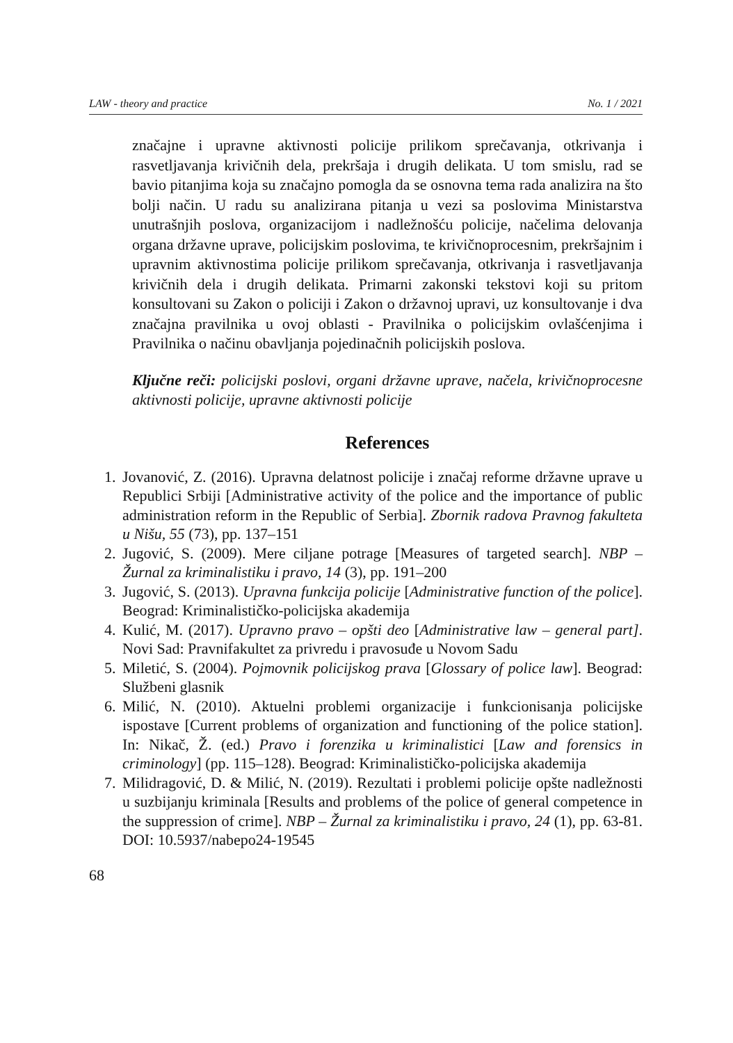LAW - theory and practice No. 1 / 2021
značajne i upravne aktivnosti policije prilikom sprečavanja, otkrivanja i rasvetljavanja krivičnih dela, prekršaja i drugih delikata. U tom smislu, rad se bavio pitanjima koja su značajno pomogla da se osnovna tema rada analizira na što bolji način. U radu su analizirana pitanja u vezi sa poslovima Ministarstva unutrašnjih poslova, organizacijom i nadležnošću policije, načelima delovanja organa državne uprave, policijskim poslovima, te krivičnoprocesnim, prekršajnim i upravnim aktivnostima policije prilikom sprečavanja, otkrivanja i rasvetljavanja krivičnih dela i drugih delikata. Primarni zakonski tekstovi koji su pritom konsultovani su Zakon o policiji i Zakon o državnoj upravi, uz konsultovanje i dva značajna pravilnika u ovoj oblasti - Pravilnika o policijskim ovlašćenjima i Pravilnika o načinu obavljanja pojedinačnih policijskih poslova.
Ključne reči: policijski poslovi, organi državne uprave, načela, krivičnoprocesne aktivnosti policije, upravne aktivnosti policije
References
1. Jovanović, Z. (2016). Upravna delatnost policije i značaj reforme državne uprave u Republici Srbiji [Administrative activity of the police and the importance of public administration reform in the Republic of Serbia]. Zbornik radova Pravnog fakulteta u Nišu, 55 (73), pp. 137–151
2. Jugović, S. (2009). Mere ciljane potrage [Measures of targeted search]. NBP – Žurnal za kriminalistiku i pravo, 14 (3), pp. 191–200
3. Jugović, S. (2013). Upravna funkcija policije [Administrative function of the police]. Beograd: Kriminalističko-policijska akademija
4. Kulić, M. (2017). Upravno pravo – opšti deo [Administrative law – general part]. Novi Sad: Pravnifakultet za privredu i pravosuđe u Novom Sadu
5. Miletić, S. (2004). Pojmovnik policijskog prava [Glossary of police law]. Beograd: Službeni glasnik
6. Milić, N. (2010). Aktuelni problemi organizacije i funkcionisanja policijske ispostave [Current problems of organization and functioning of the police station]. In: Nikač, Ž. (ed.) Pravo i forenzika u kriminalistici [Law and forensics in criminology] (pp. 115–128). Beograd: Kriminalističko-policijska akademija
7. Milidragović, D. & Milić, N. (2019). Rezultati i problemi policije opšte nadležnosti u suzbijanju kriminala [Results and problems of the police of general competence in the suppression of crime]. NBP – Žurnal za kriminalistiku i pravo, 24 (1), pp. 63-81. DOI: 10.5937/nabepo24-19545
68